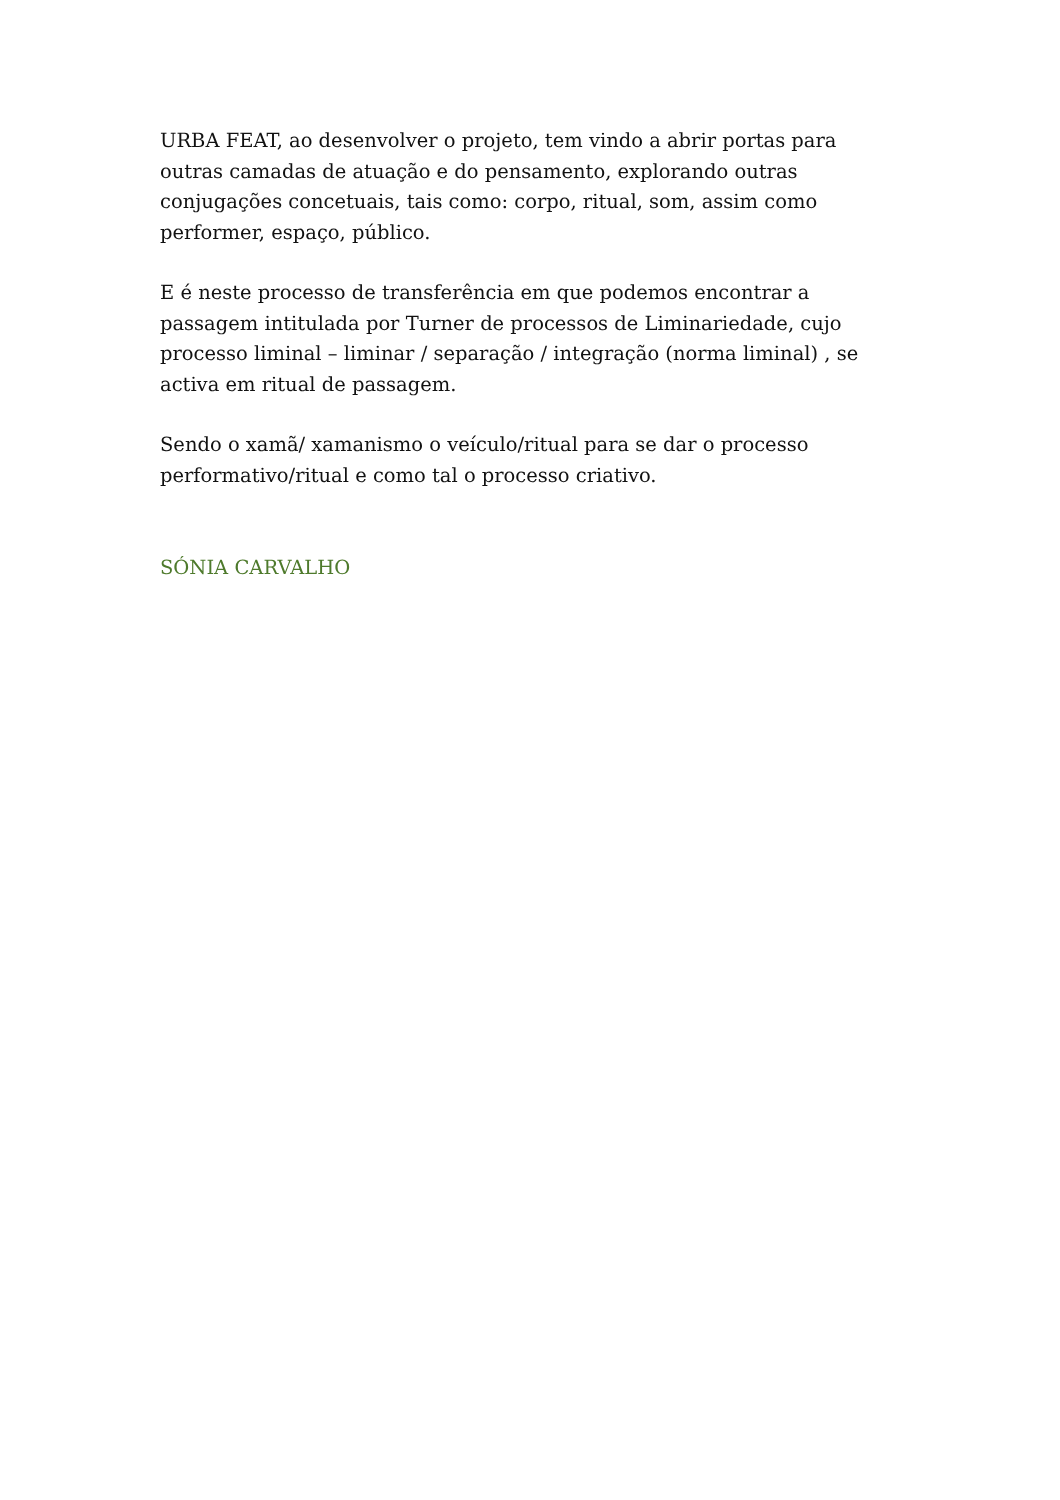URBA FEAT, ao desenvolver o projeto, tem vindo a abrir portas para outras camadas de atuação e do pensamento, explorando outras conjugações concetuais, tais como: corpo, ritual, som, assim como performer, espaço, público.
E é neste processo de transferência em que podemos encontrar a passagem intitulada por Turner de processos de Liminariedade, cujo processo liminal – liminar / separação / integração (norma liminal) , se activa em ritual de passagem.
Sendo o xamã/ xamanismo o veículo/ritual para se dar o processo performativo/ritual e como tal o processo criativo.
SÓNIA CARVALHO